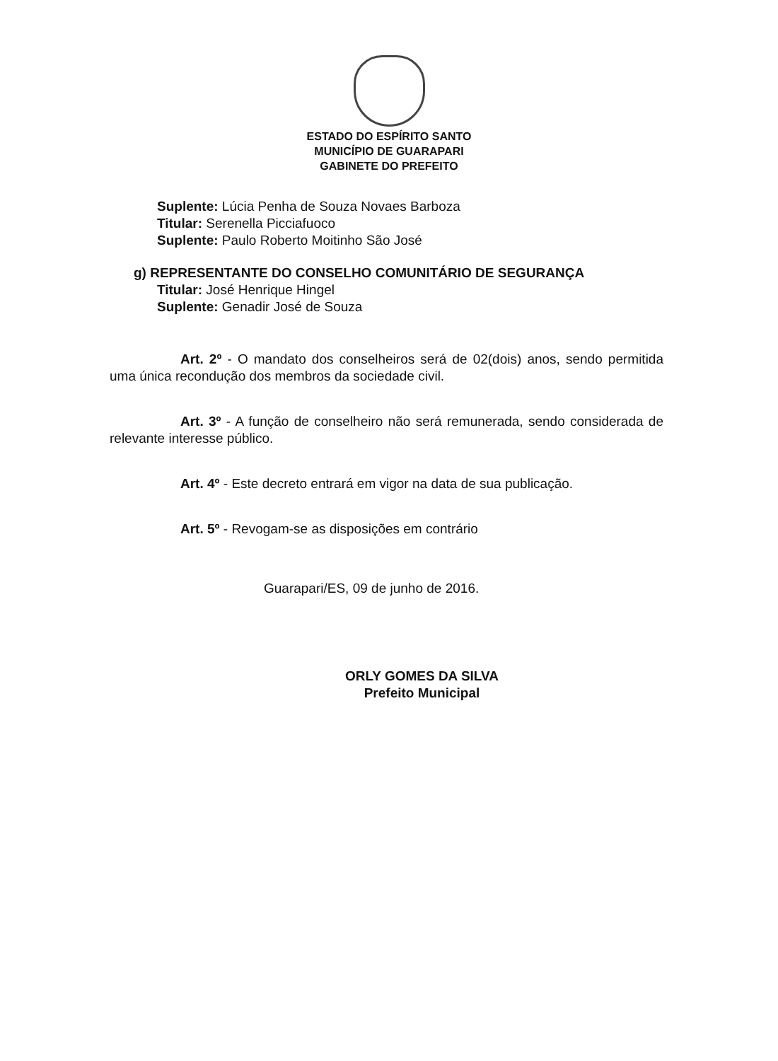ESTADO DO ESPÍRITO SANTO
MUNICÍPIO DE GUARAPARI
GABINETE DO PREFEITO
Suplente: Lúcia Penha de Souza Novaes Barboza
Titular: Serenella Picciafuoco
Suplente: Paulo Roberto Moitinho São José
g) REPRESENTANTE DO CONSELHO COMUNITÁRIO DE SEGURANÇA
Titular: José Henrique Hingel
Suplente: Genadir José de Souza
Art. 2º - O mandato dos conselheiros será de 02(dois) anos, sendo permitida uma única recondução dos membros da sociedade civil.
Art. 3º - A função de conselheiro não será remunerada, sendo considerada de relevante interesse público.
Art. 4º - Este decreto entrará em vigor na data de sua publicação.
Art. 5º - Revogam-se as disposições em contrário
Guarapari/ES, 09 de junho de 2016.
ORLY GOMES DA SILVA
Prefeito Municipal